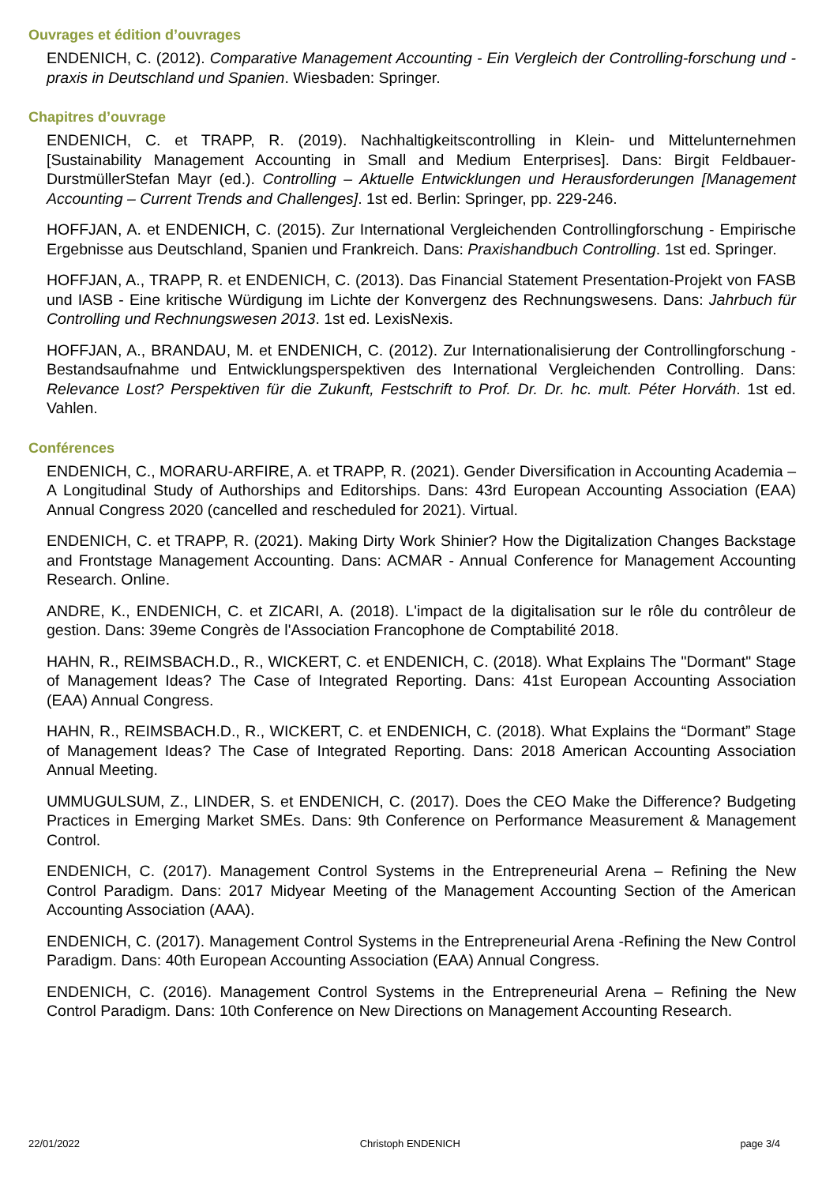Ouvrages et édition d’ouvrages
ENDENICH, C. (2012). Comparative Management Accounting - Ein Vergleich der Controlling-forschung und -praxis in Deutschland und Spanien. Wiesbaden: Springer.
Chapitres d’ouvrage
ENDENICH, C. et TRAPP, R. (2019). Nachhaltigkeitscontrolling in Klein- und Mittelunternehmen [Sustainability Management Accounting in Small and Medium Enterprises]. Dans: Birgit Feldbauer-DurstmüllerStefan Mayr (ed.). Controlling – Aktuelle Entwicklungen und Herausforderungen [Management Accounting – Current Trends and Challenges]. 1st ed. Berlin: Springer, pp. 229-246.
HOFFJAN, A. et ENDENICH, C. (2015). Zur International Vergleichenden Controllingforschung - Empirische Ergebnisse aus Deutschland, Spanien und Frankreich. Dans: Praxishandbuch Controlling. 1st ed. Springer.
HOFFJAN, A., TRAPP, R. et ENDENICH, C. (2013). Das Financial Statement Presentation-Projekt von FASB und IASB - Eine kritische Würdigung im Lichte der Konvergenz des Rechnungswesens. Dans: Jahrbuch für Controlling und Rechnungswesen 2013. 1st ed. LexisNexis.
HOFFJAN, A., BRANDAU, M. et ENDENICH, C. (2012). Zur Internationalisierung der Controllingforschung - Bestandsaufnahme und Entwicklungsperspektiven des International Vergleichenden Controlling. Dans: Relevance Lost? Perspektiven für die Zukunft, Festschrift to Prof. Dr. Dr. hc. mult. Péter Horváth. 1st ed. Vahlen.
Conférences
ENDENICH, C., MORARU-ARFIRE, A. et TRAPP, R. (2021). Gender Diversification in Accounting Academia – A Longitudinal Study of Authorships and Editorships. Dans: 43rd European Accounting Association (EAA) Annual Congress 2020 (cancelled and rescheduled for 2021). Virtual.
ENDENICH, C. et TRAPP, R. (2021). Making Dirty Work Shinier? How the Digitalization Changes Backstage and Frontstage Management Accounting. Dans: ACMAR - Annual Conference for Management Accounting Research. Online.
ANDRE, K., ENDENICH, C. et ZICARI, A. (2018). L'impact de la digitalisation sur le rôle du contrôleur de gestion. Dans: 39eme Congrès de l'Association Francophone de Comptabilité 2018.
HAHN, R., REIMSBACH.D., R., WICKERT, C. et ENDENICH, C. (2018). What Explains The "Dormant" Stage of Management Ideas? The Case of Integrated Reporting. Dans: 41st European Accounting Association (EAA) Annual Congress.
HAHN, R., REIMSBACH.D., R., WICKERT, C. et ENDENICH, C. (2018). What Explains the “Dormant” Stage of Management Ideas? The Case of Integrated Reporting. Dans: 2018 American Accounting Association Annual Meeting.
UMMUGULSUM, Z., LINDER, S. et ENDENICH, C. (2017). Does the CEO Make the Difference? Budgeting Practices in Emerging Market SMEs. Dans: 9th Conference on Performance Measurement & Management Control.
ENDENICH, C. (2017). Management Control Systems in the Entrepreneurial Arena – Refining the New Control Paradigm. Dans: 2017 Midyear Meeting of the Management Accounting Section of the American Accounting Association (AAA).
ENDENICH, C. (2017). Management Control Systems in the Entrepreneurial Arena -Refining the New Control Paradigm. Dans: 40th European Accounting Association (EAA) Annual Congress.
ENDENICH, C. (2016). Management Control Systems in the Entrepreneurial Arena – Refining the New Control Paradigm. Dans: 10th Conference on New Directions on Management Accounting Research.
22/01/2022 Christoph ENDENICH page 3/4